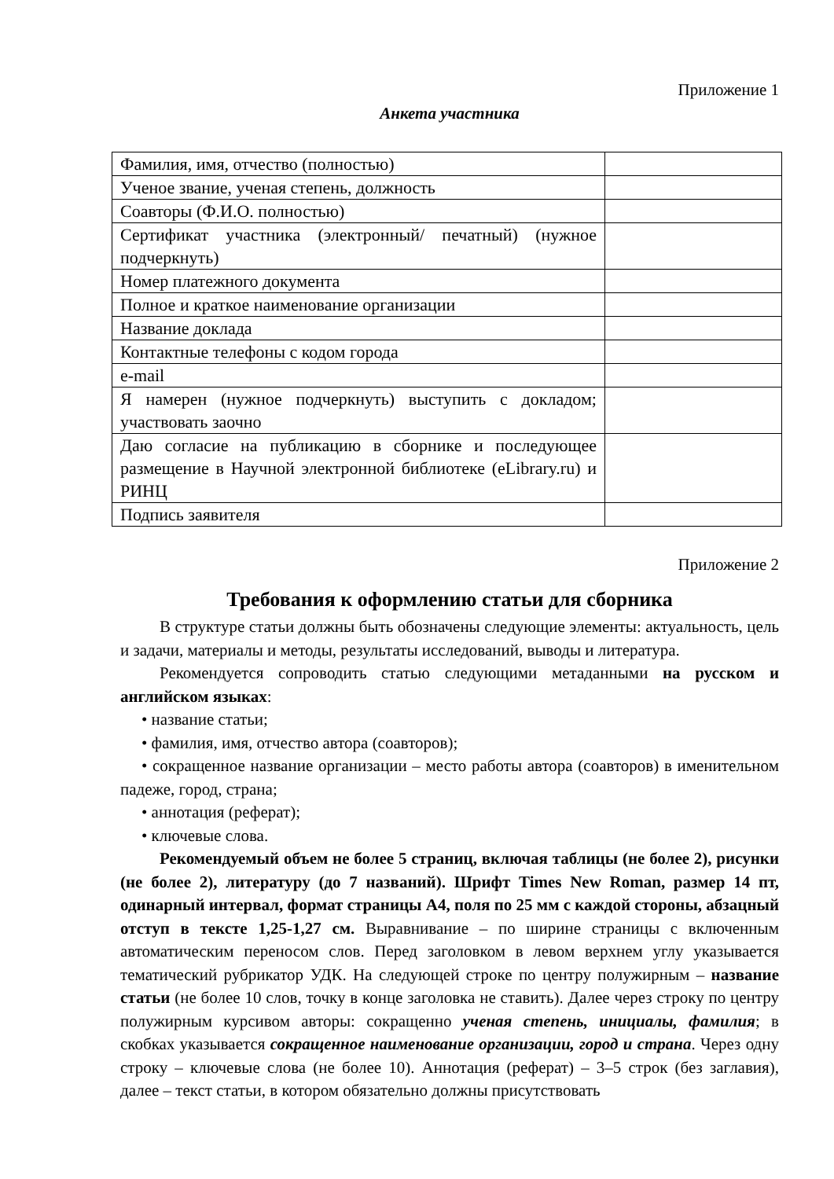Приложение 1
Анкета участника
| Фамилия, имя, отчество (полностью) | |
| Ученое звание, ученая степень, должность | |
| Соавторы (Ф.И.О. полностью) | |
| Сертификат участника (электронный/ печатный) (нужное подчеркнуть) | |
| Номер платежного документа | |
| Полное и краткое наименование организации | |
| Название доклада | |
| Контактные телефоны с кодом города | |
| e-mail | |
| Я намерен (нужное подчеркнуть) выступить с докладом; участвовать заочно | |
| Даю согласие на публикацию в сборнике и последующее размещение в Научной электронной библиотеке (eLibrary.ru) и РИНЦ | |
| Подпись заявителя | |
Приложение 2
Требования к оформлению статьи для сборника
В структуре статьи должны быть обозначены следующие элементы: актуальность, цель и задачи, материалы и методы, результаты исследований, выводы и литература.
Рекомендуется сопроводить статью следующими метаданными на русском и английском языках:
• название статьи;
• фамилия, имя, отчество автора (соавторов);
• сокращенное название организации – место работы автора (соавторов) в именительном падеже, город, страна;
• аннотация (реферат);
• ключевые слова.
Рекомендуемый объем не более 5 страниц, включая таблицы (не более 2), рисунки (не более 2), литературу (до 7 названий). Шрифт Times New Roman, размер 14 пт, одинарный интервал, формат страницы А4, поля по 25 мм с каждой стороны, абзацный отступ в тексте 1,25-1,27 см. Выравнивание – по ширине страницы с включенным автоматическим переносом слов. Перед заголовком в левом верхнем углу указывается тематический рубрикатор УДК. На следующей строке по центру полужирным – название статьи (не более 10 слов, точку в конце заголовка не ставить). Далее через строку по центру полужирным курсивом авторы: сокращенно ученая степень, инициалы, фамилия; в скобках указывается сокращенное наименование организации, город и страна. Через одну строку – ключевые слова (не более 10). Аннотация (реферат) – 3–5 строк (без заглавия), далее – текст статьи, в котором обязательно должны присутствовать